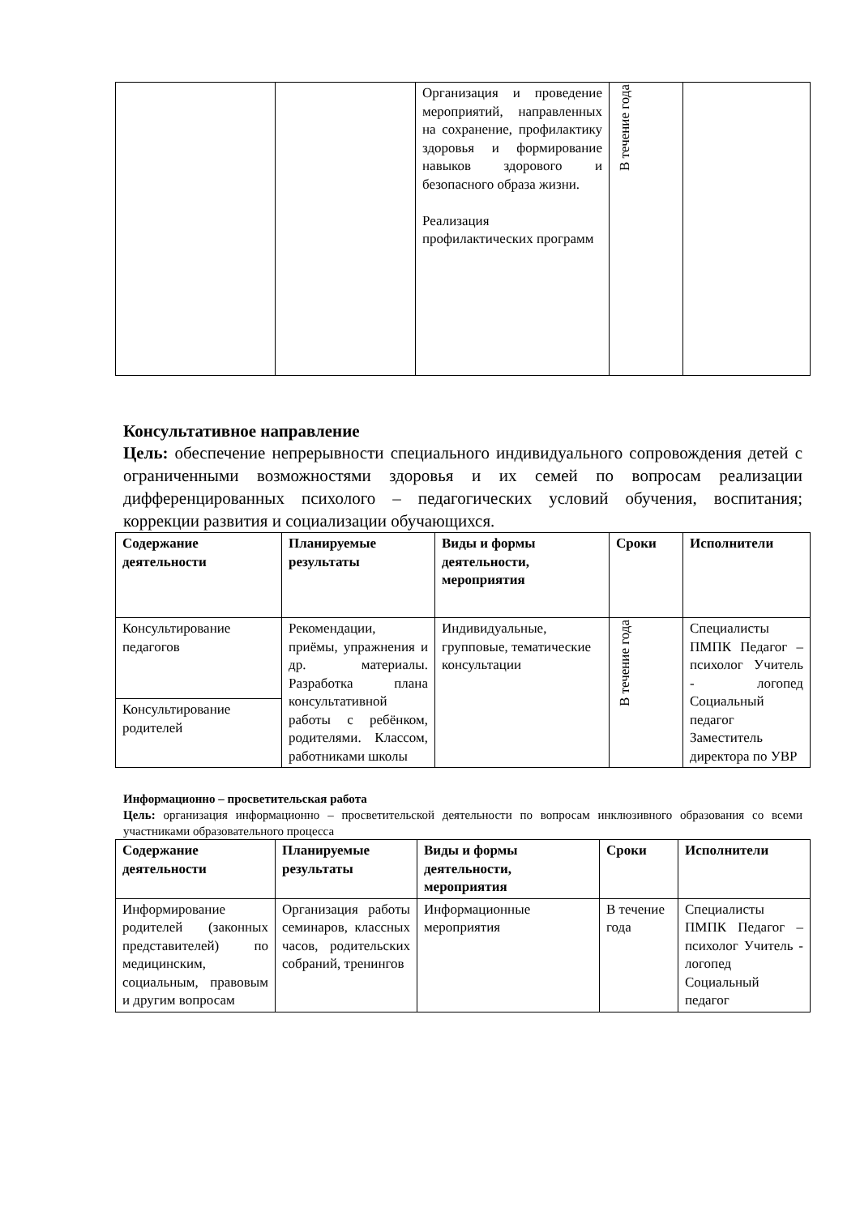| | | Организация и проведение мероприятий, направленных на сохранение, профилактику здоровья и формирование навыков здорового и безопасного образа жизни. Реализация профилактических программ | В течение года | |
Консультативное направление
Цель: обеспечение непрерывности специального индивидуального сопровождения детей с ограниченными возможностями здоровья и их семей по вопросам реализации дифференцированных психолого – педагогических условий обучения, воспитания; коррекции развития и социализации обучающихся.
| Содержание деятельности | Планируемые результаты | Виды и формы деятельности, мероприятия | Сроки | Исполнители |
| --- | --- | --- | --- | --- |
| Консультирование педагогов | Рекомендации, приёмы, упражнения и др. материалы. Разработка плана консультативной работы с ребёнком, родителями. Классом, работниками школы | Индивидуальные, групповые, тематические консультации | В течение года | Специалисты ПМПК Педагог – психолог Учитель - логопед Социальный педагог Заместитель директора по УВР |
| Консультирование родителей | | | | |
Информационно – просветительская работа
Цель: организация информационно – просветительской деятельности по вопросам инклюзивного образования со всеми участниками образовательного процесса
| Содержание деятельности | Планируемые результаты | Виды и формы деятельности, мероприятия | Сроки | Исполнители |
| --- | --- | --- | --- | --- |
| Информирование родителей (законных представителей) по медицинским, социальным, правовым и другим вопросам | Организация работы семинаров, классных часов, родительских собраний, тренингов | Информационные мероприятия | В течение года | Специалисты ПМПК Педагог – психолог Учитель - логопед Социальный педагог |